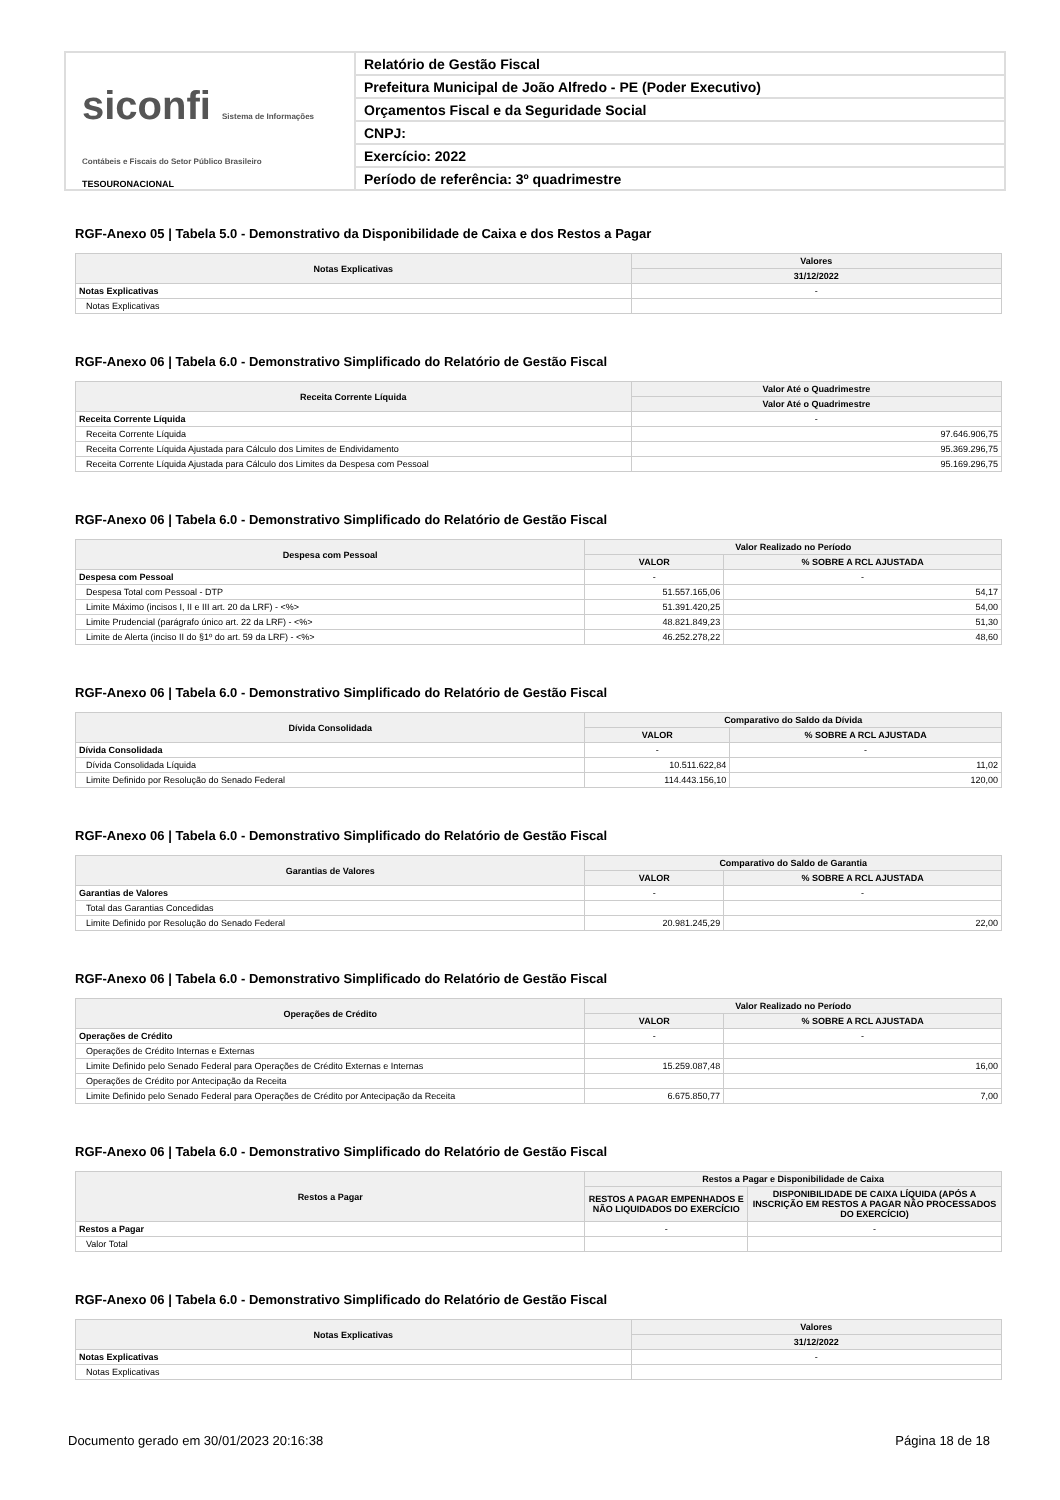siconfi Sistema de Informações Contábeis e Fiscais do Setor Público Brasileiro
TESOURONACIONAL
Relatório de Gestão Fiscal
Prefeitura Municipal de João Alfredo - PE (Poder Executivo)
Orçamentos Fiscal e da Seguridade Social
CNPJ:
Exercício: 2022
Período de referência: 3º quadrimestre
RGF-Anexo 05 | Tabela 5.0 - Demonstrativo da Disponibilidade de Caixa e dos Restos a Pagar
| Notas Explicativas | Valores |
| --- | --- |
| | 31/12/2022 |
| Notas Explicativas | - |
| Notas Explicativas | |
RGF-Anexo 06 | Tabela 6.0 - Demonstrativo Simplificado do Relatório de Gestão Fiscal
| Receita Corrente Líquida | Valor Até o Quadrimestre |
| --- | --- |
| | Valor Até o Quadrimestre |
| Receita Corrente Líquida | - |
| Receita Corrente Líquida | 97.646.906,75 |
| Receita Corrente Líquida Ajustada para Cálculo dos Limites de Endividamento | 95.369.296,75 |
| Receita Corrente Líquida Ajustada para Cálculo dos Limites da Despesa com Pessoal | 95.169.296,75 |
RGF-Anexo 06 | Tabela 6.0 - Demonstrativo Simplificado do Relatório de Gestão Fiscal
| Despesa com Pessoal | Valor Realizado no Período | |
| --- | --- | --- |
| | VALOR | % SOBRE A RCL AJUSTADA |
| Despesa com Pessoal | - | - |
| Despesa Total com Pessoal - DTP | 51.557.165,06 | 54,17 |
| Limite Máximo (incisos I, II e III art. 20 da LRF) - <%> | 51.391.420,25 | 54,00 |
| Limite Prudencial (parágrafo único art. 22 da LRF) - <%> | 48.821.849,23 | 51,30 |
| Limite de Alerta (inciso II do §1º do art. 59 da LRF) - <%> | 46.252.278,22 | 48,60 |
RGF-Anexo 06 | Tabela 6.0 - Demonstrativo Simplificado do Relatório de Gestão Fiscal
| Dívida Consolidada | Comparativo do Saldo da Dívida | |
| --- | --- | --- |
| | VALOR | % SOBRE A RCL AJUSTADA |
| Dívida Consolidada | - | - |
| Dívida Consolidada Líquida | 10.511.622,84 | 11,02 |
| Limite Definido por Resolução do Senado Federal | 114.443.156,10 | 120,00 |
RGF-Anexo 06 | Tabela 6.0 - Demonstrativo Simplificado do Relatório de Gestão Fiscal
| Garantias de Valores | Comparativo do Saldo de Garantia | |
| --- | --- | --- |
| | VALOR | % SOBRE A RCL AJUSTADA |
| Garantias de Valores | - | - |
| Total das Garantias Concedidas | | |
| Limite Definido por Resolução do Senado Federal | 20.981.245,29 | 22,00 |
RGF-Anexo 06 | Tabela 6.0 - Demonstrativo Simplificado do Relatório de Gestão Fiscal
| Operações de Crédito | Valor Realizado no Período | |
| --- | --- | --- |
| | VALOR | % SOBRE A RCL AJUSTADA |
| Operações de Crédito | - | - |
| Operações de Crédito Internas e Externas | | |
| Limite Definido pelo Senado Federal para Operações de Crédito Externas e Internas | 15.259.087,48 | 16,00 |
| Operações de Crédito por Antecipação da Receita | | |
| Limite Definido pelo Senado Federal para Operações de Crédito por Antecipação da Receita | 6.675.850,77 | 7,00 |
RGF-Anexo 06 | Tabela 6.0 - Demonstrativo Simplificado do Relatório de Gestão Fiscal
| Restos a Pagar | Restos a Pagar e Disponibilidade de Caixa | |
| --- | --- | --- |
| | RESTOS A PAGAR EMPENHADOS E NÃO LIQUIDADOS DO EXERCÍCIO | DISPONIBILIDADE DE CAIXA LÍQUIDA (APÓS A INSCRIÇÃO EM RESTOS A PAGAR NÃO PROCESSADOS DO EXERCÍCIO) |
| Restos a Pagar | - | - |
| Valor Total | | |
RGF-Anexo 06 | Tabela 6.0 - Demonstrativo Simplificado do Relatório de Gestão Fiscal
| Notas Explicativas | Valores |
| --- | --- |
| | 31/12/2022 |
| Notas Explicativas | - |
| Notas Explicativas | |
Documento gerado em 30/01/2023 20:16:38 Página 18 de 18